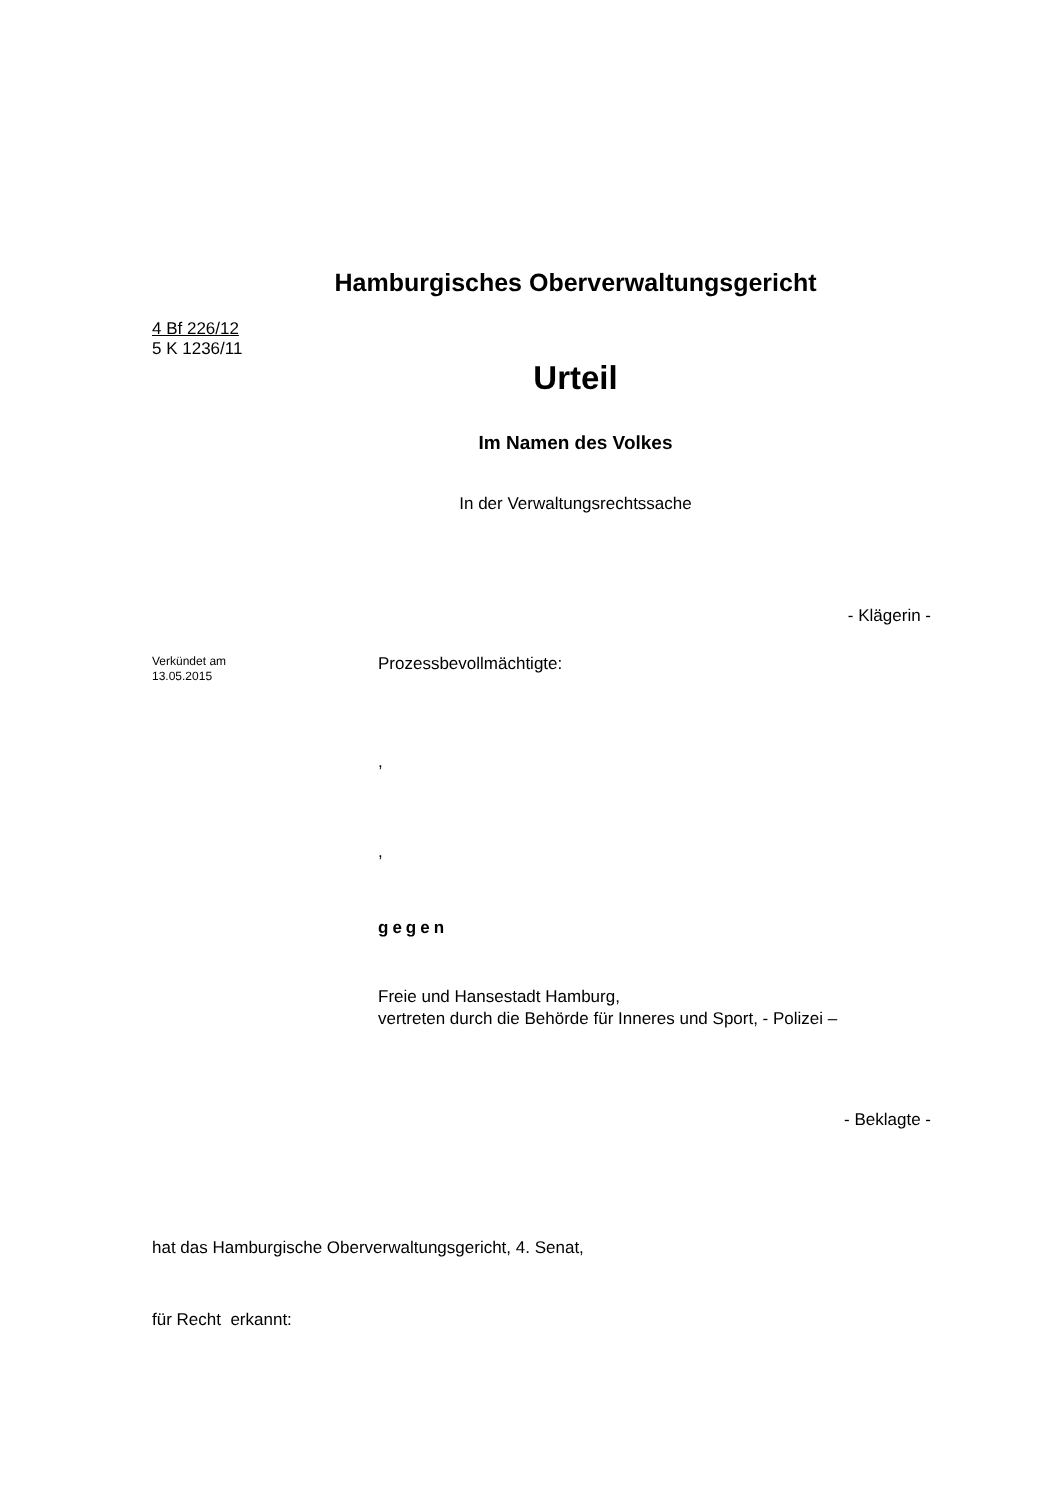Hamburgisches Oberverwaltungsgericht
4 Bf 226/12
5 K 1236/11
Urteil
Im Namen des Volkes
In der Verwaltungsrechtssache
- Klägerin -
Verkündet am
13.05.2015
Prozessbevollmächtigte:
,
,
gegen
Freie und Hansestadt Hamburg,
vertreten durch die Behörde für Inneres und Sport, - Polizei –
- Beklagte -
hat das Hamburgische Oberverwaltungsgericht, 4. Senat,
für Recht erkannt: